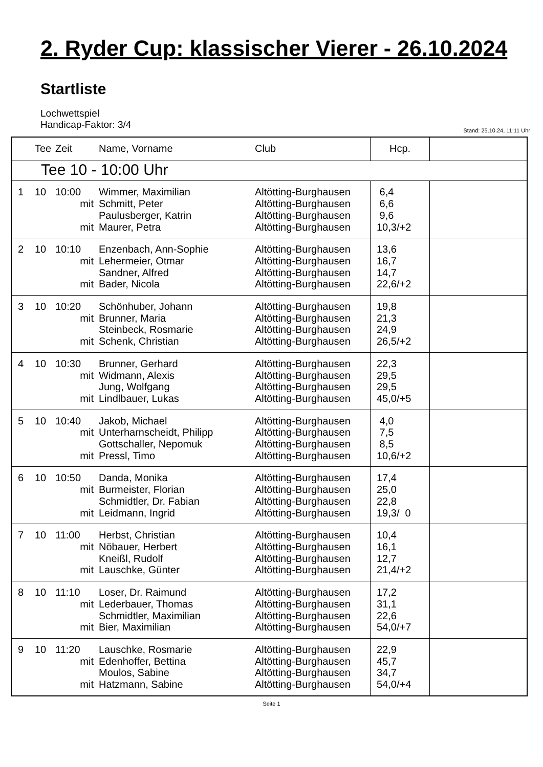2. Ryder Cup: klassischer Vierer - 26.10.2024
Startliste
Lochwettspiel
Handicap-Faktor: 3/4
Stand: 25.10.24, 11:11 Uhr
| | Tee | Zeit | Name, Vorname | Club | Hcp. | |
| --- | --- | --- | --- | --- | --- | --- |
| Tee 10 - 10:00 Uhr | | | | | | |
| 1 | 10 | 10:00 mit mit | Wimmer, Maximilian Schmitt, Peter Paulusberger, Katrin Maurer, Petra | Altötting-Burghausen Altötting-Burghausen Altötting-Burghausen Altötting-Burghausen | 6,4 6,6 9,6 10,3/+2 | |
| 2 | 10 | 10:10 mit mit | Enzenbach, Ann-Sophie Lehermeier, Otmar Sandner, Alfred Bader, Nicola | Altötting-Burghausen Altötting-Burghausen Altötting-Burghausen Altötting-Burghausen | 13,6 16,7 14,7 22,6/+2 | |
| 3 | 10 | 10:20 mit mit | Schönhuber, Johann Brunner, Maria Steinbeck, Rosmarie Schenk, Christian | Altötting-Burghausen Altötting-Burghausen Altötting-Burghausen Altötting-Burghausen | 19,8 21,3 24,9 26,5/+2 | |
| 4 | 10 | 10:30 mit mit | Brunner, Gerhard Widmann, Alexis Jung, Wolfgang Lindlbauer, Lukas | Altötting-Burghausen Altötting-Burghausen Altötting-Burghausen Altötting-Burghausen | 22,3 29,5 29,5 45,0/+5 | |
| 5 | 10 | 10:40 mit mit | Jakob, Michael Unterharnscheidt, Philipp Gottschaller, Nepomuk Pressl, Timo | Altötting-Burghausen Altötting-Burghausen Altötting-Burghausen Altötting-Burghausen | 4,0 7,5 8,5 10,6/+2 | |
| 6 | 10 | 10:50 mit mit | Danda, Monika Burmeister, Florian Schmidtler, Dr. Fabian Leidmann, Ingrid | Altötting-Burghausen Altötting-Burghausen Altötting-Burghausen Altötting-Burghausen | 17,4 25,0 22,8 19,3/ 0 | |
| 7 | 10 | 11:00 mit mit | Herbst, Christian Nöbauer, Herbert Kneißl, Rudolf Lauschke, Günter | Altötting-Burghausen Altötting-Burghausen Altötting-Burghausen Altötting-Burghausen | 10,4 16,1 12,7 21,4/+2 | |
| 8 | 10 | 11:10 mit mit | Loser, Dr. Raimund Lederbauer, Thomas Schmidtler, Maximilian Bier, Maximilian | Altötting-Burghausen Altötting-Burghausen Altötting-Burghausen Altötting-Burghausen | 17,2 31,1 22,6 54,0/+7 | |
| 9 | 10 | 11:20 mit mit | Lauschke, Rosmarie Edenhoffer, Bettina Moulos, Sabine Hatzmann, Sabine | Altötting-Burghausen Altötting-Burghausen Altötting-Burghausen Altötting-Burghausen | 22,9 45,7 34,7 54,0/+4 | |
Seite 1